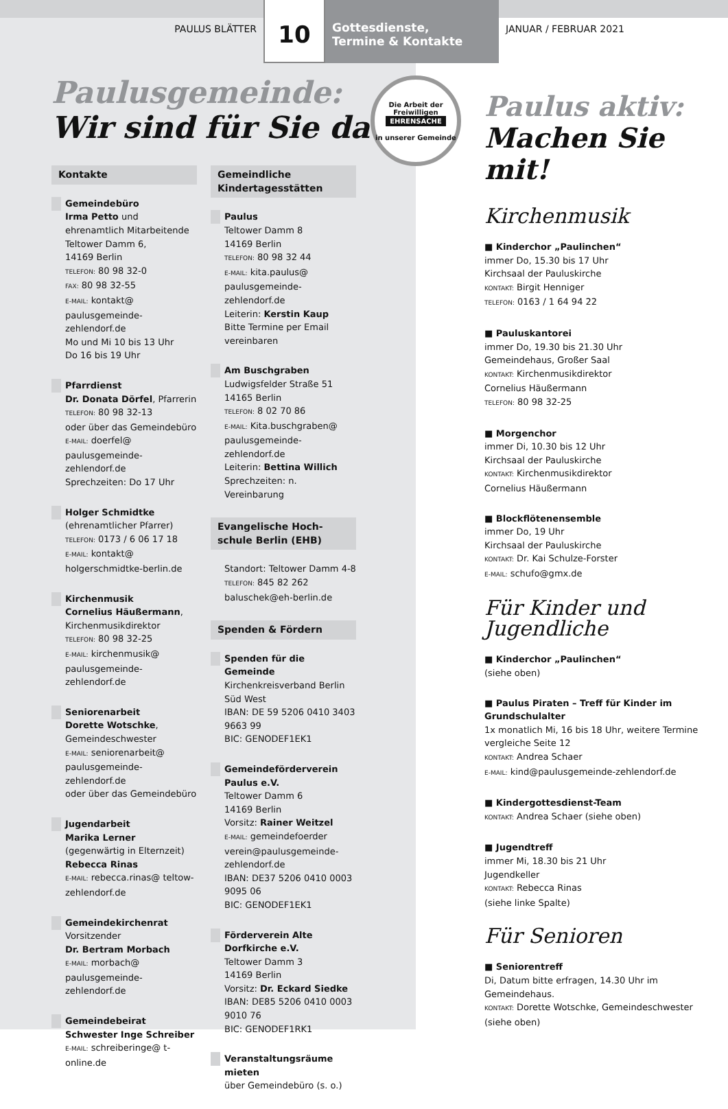PAULUS BLÄTTER
10
Gottesdienste,
Termine & Kontakte
JANUAR / FEBRUAR 2021
Paulusgemeinde:
Wir sind für Sie da!
Kontakte
Gemeindebüro
Irma Petto und ehrenamtlich Mitarbeitende
Teltower Damm 6,
14169 Berlin
TELEFON: 80 98 32-0
FAX: 80 98 32-55
E-MAIL: kontakt@ paulusgemeinde-zehlendorf.de
Mo und Mi 10 bis 13 Uhr
Do 16 bis 19 Uhr
Pfarrdienst
Dr. Donata Dörfel, Pfarrerin
TELEFON: 80 98 32-13
oder über das Gemeindebüro
E-MAIL: doerfel@ paulusgemeinde-zehlendorf.de
Sprechzeiten: Do 17 Uhr
Holger Schmidtke
(ehrenamtlicher Pfarrer)
TELEFON: 0173 / 6 06 17 18
E-MAIL: kontakt@ holgerschmidtke-berlin.de
Kirchenmusik
Cornelius Häußermann, Kirchenmusikdirektor
TELEFON: 80 98 32-25
E-MAIL: kirchenmusik@ paulusgemeinde-zehlendorf.de
Seniorenarbeit
Dorette Wotschke, Gemeindeschwester
E-MAIL: seniorenarbeit@ paulusgemeinde-zehlendorf.de
oder über das Gemeindebüro
Jugendarbeit
Marika Lerner
(gegenwärtig in Elternzeit)
Rebecca Rinas
E-MAIL: rebecca.rinas@ teltow-zehlendorf.de
Gemeindekirchenrat
Vorsitzender
Dr. Bertram Morbach
E-MAIL: morbach@ paulusgemeinde-zehlendorf.de
Gemeindebeirat
Schwester Inge Schreiber
E-MAIL: schreiberinge@ t-online.de
Gemeindliche Kindertagesstätten
Paulus
Teltower Damm 8
14169 Berlin
TELEFON: 80 98 32 44
E-MAIL: kita.paulus@ paulusgemeinde-zehlendorf.de
Leiterin: Kerstin Kaup
Bitte Termine per Email vereinbaren
Am Buschgraben
Ludwigsfelder Straße 51
14165 Berlin
TELEFON: 8 02 70 86
E-MAIL: Kita.buschgraben@ paulusgemeinde-zehlendorf.de
Leiterin: Bettina Willich
Sprechzeiten: n. Vereinbarung
Evangelische Hoch-schule Berlin (EHB)
Standort: Teltower Damm 4-8
TELEFON: 845 82 262
baluschek@eh-berlin.de
Spenden & Fördern
Spenden für die Gemeinde
Kirchenkreisverband Berlin Süd West
IBAN: DE 59 5206 0410 3403 9663 99
BIC: GENODEF1EK1
Gemeindeförderverein Paulus e.V.
Teltower Damm 6
14169 Berlin
Vorsitz: Rainer Weitzel
E-MAIL: gemeindefoerder verein@paulusgemeinde-zehlendorf.de
IBAN: DE37 5206 0410 0003 9095 06
BIC: GENODEF1EK1
Förderverein Alte Dorfkirche e.V.
Teltower Damm 3
14169 Berlin
Vorsitz: Dr. Eckard Siedke
IBAN: DE85 5206 0410 0003 9010 76
BIC: GENODEF1RK1
Veranstaltungsräume mieten
über Gemeindebüro (s. o.)
Die Arbeit der Freiwilligen
EHRENSACHE
in unserer Gemeinde
Paulus aktiv:
Machen Sie mit!
Kirchenmusik
Kinderchor „Paulinchen“
immer Do, 15.30 bis 17 Uhr
Kirchsaal der Pauluskirche
KONTAKT: Birgit Henniger
TELEFON: 0163 / 1 64 94 22
Pauluskantorei
immer Do, 19.30 bis 21.30 Uhr
Gemeindehaus, Großer Saal
KONTAKT: Kirchenmusikdirektor
Cornelius Häußermann
TELEFON: 80 98 32-25
Morgenchor
immer Di, 10.30 bis 12 Uhr
Kirchsaal der Pauluskirche
KONTAKT: Kirchenmusikdirektor
Cornelius Häußermann
Blockflötenensemble
immer Do, 19 Uhr
Kirchsaal der Pauluskirche
KONTAKT: Dr. Kai Schulze-Forster
E-MAIL: schufo@gmx.de
Für Kinder und Jugendliche
Kinderchor „Paulinchen“
(siehe oben)
Paulus Piraten – Treff für Kinder im Grundschulalter
1x monatlich Mi, 16 bis 18 Uhr, weitere Termine vergleiche Seite 12
KONTAKT: Andrea Schaer
E-MAIL: kind@paulusgemeinde-zehlendorf.de
Kindergottesdienst-Team
KONTAKT: Andrea Schaer (siehe oben)
Jugendtreff
immer Mi, 18.30 bis 21 Uhr
Jugendkeller
KONTAKT: Rebecca Rinas
(siehe linke Spalte)
Für Senioren
Seniorentreff
Di, Datum bitte erfragen, 14.30 Uhr im Gemeindehaus.
KONTAKT: Dorette Wotschke, Gemeindeschwester
(siehe oben)